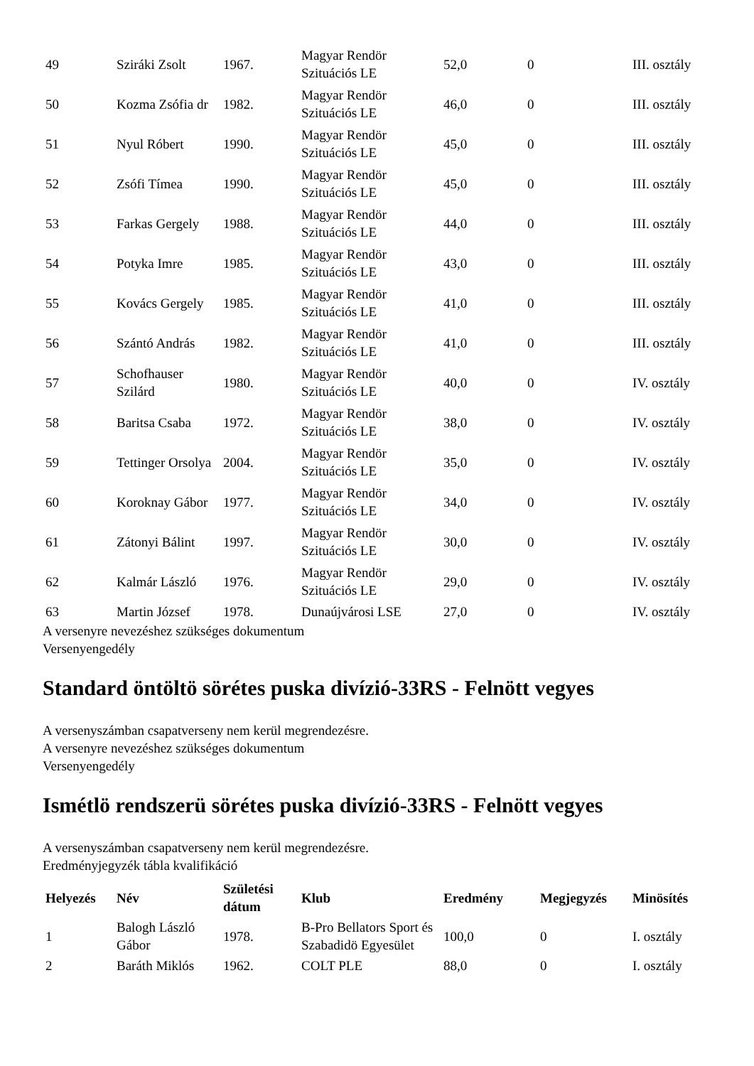| 49 | Sziráki Zsolt | 1967. | Magyar Rendör Szituációs LE | 52,0 | 0 | III. osztály |
| 50 | Kozma Zsófia dr | 1982. | Magyar Rendör Szituációs LE | 46,0 | 0 | III. osztály |
| 51 | Nyul Róbert | 1990. | Magyar Rendör Szituációs LE | 45,0 | 0 | III. osztály |
| 52 | Zsófi Tímea | 1990. | Magyar Rendör Szituációs LE | 45,0 | 0 | III. osztály |
| 53 | Farkas Gergely | 1988. | Magyar Rendör Szituációs LE | 44,0 | 0 | III. osztály |
| 54 | Potyka Imre | 1985. | Magyar Rendör Szituációs LE | 43,0 | 0 | III. osztály |
| 55 | Kovács Gergely | 1985. | Magyar Rendör Szituációs LE | 41,0 | 0 | III. osztály |
| 56 | Szántó András | 1982. | Magyar Rendör Szituációs LE | 41,0 | 0 | III. osztály |
| 57 | Schofhauser Szilárd | 1980. | Magyar Rendör Szituációs LE | 40,0 | 0 | IV. osztály |
| 58 | Baritsa Csaba | 1972. | Magyar Rendör Szituációs LE | 38,0 | 0 | IV. osztály |
| 59 | Tettinger Orsolya | 2004. | Magyar Rendör Szituációs LE | 35,0 | 0 | IV. osztály |
| 60 | Koroknay Gábor | 1977. | Magyar Rendör Szituációs LE | 34,0 | 0 | IV. osztály |
| 61 | Zátonyi Bálint | 1997. | Magyar Rendör Szituációs LE | 30,0 | 0 | IV. osztály |
| 62 | Kalmár László | 1976. | Magyar Rendör Szituációs LE | 29,0 | 0 | IV. osztály |
| 63 | Martin József | 1978. | Dunaújvárosi LSE | 27,0 | 0 | IV. osztály |
A versenyre nevezéshez szükséges dokumentum
Versenyengedély
Standard öntöltö sörétes puska divízió-33RS - Felnött vegyes
A versenyszámban csapatverseny nem kerül megrendezésre.
A versenyre nevezéshez szükséges dokumentum
Versenyengedély
Ismétlö rendszerü sörétes puska divízió-33RS - Felnött vegyes
A versenyszámban csapatverseny nem kerül megrendezésre.
Eredményjegyzék tábla kvalifikáció
| Helyezés | Név | Születési dátum | Klub | Eredmény | Megjegyzés | Minösítés |
| --- | --- | --- | --- | --- | --- | --- |
| 1 | Balogh László Gábor | 1978. | B-Pro Bellators Sport és Szabadidö Egyesület | 100,0 | 0 | I. osztály |
| 2 | Baráth Miklós | 1962. | COLT PLE | 88,0 | 0 | I. osztály |